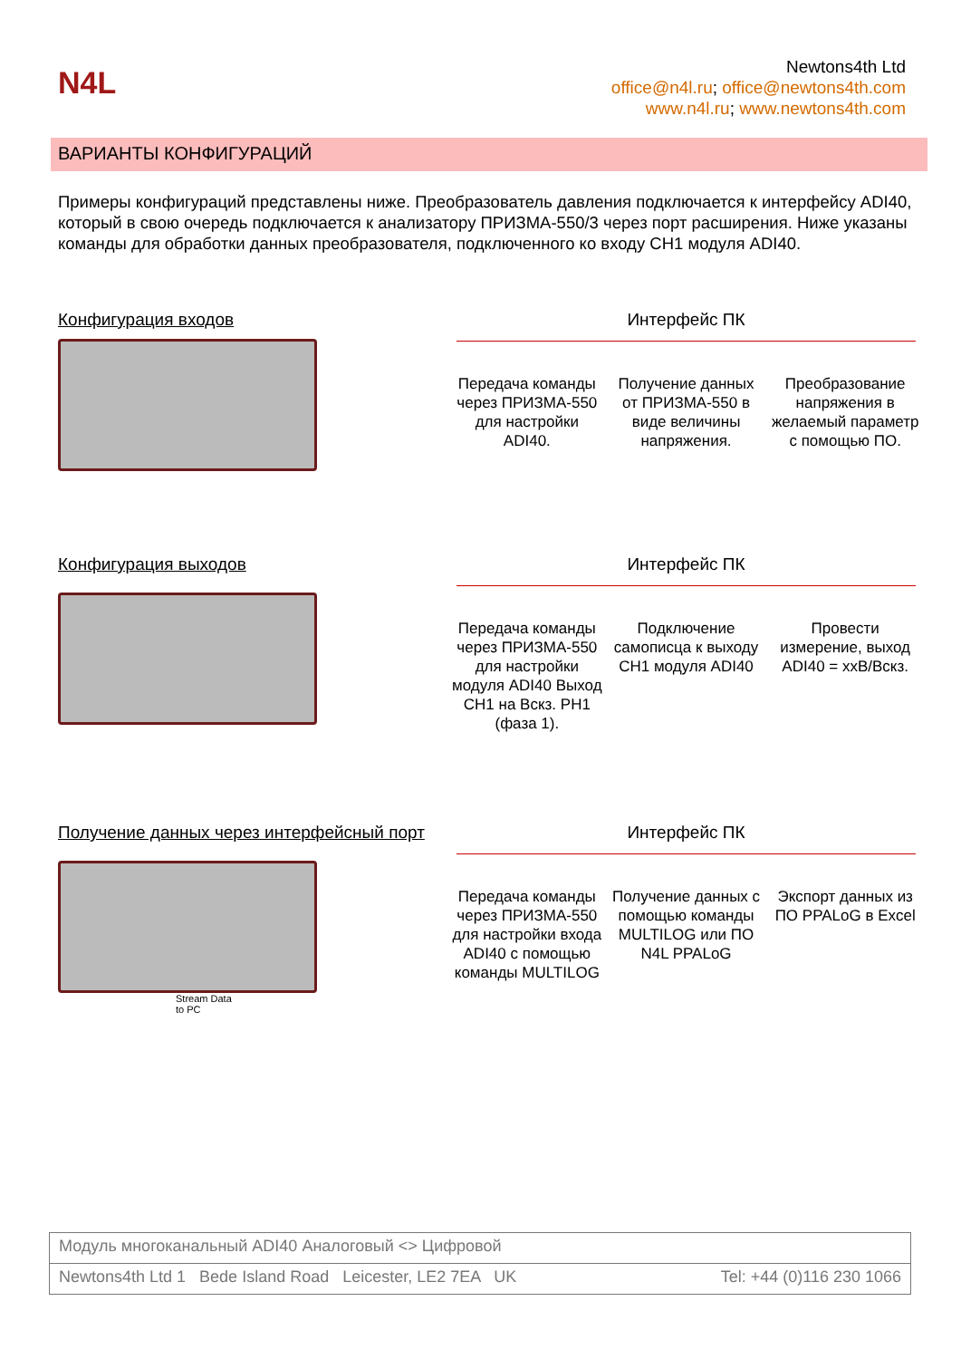N4L
Newtons4th Ltd
office@n4l.ru; office@newtons4th.com
www.n4l.ru; www.newtons4th.com
ВАРИАНТЫ КОНФИГУРАЦИЙ
Примеры конфигураций представлены ниже. Преобразователь давления подключается к интерфейсу ADI40, который в свою очередь подключается к анализатору ПРИЗМА-550/3 через порт расширения. Ниже указаны команды для обработки данных преобразователя, подключенного ко входу CH1 модуля ADI40.
Конфигурация входов Интерфейс ПК
Передача команды через ПРИЗМА-550 для настройки ADI40.
Получение данных от ПРИЗМА-550 в виде величины напряжения.
Преобразование напряжения в желаемый параметр с помощью ПО.
Конфигурация выходов Интерфейс ПК
Передача команды через ПРИЗМА-550 для настройки модуля ADI40 Выход CH1 на Вскз. PH1 (фаза 1).
Подключение самописца к выходу CH1 модуля ADI40
Провести измерение, выход ADI40 = xxВ/Вскз.
Получение данных через интерфейсный порт
Stream Data
to PC
Интерфейс ПК
Передача команды через ПРИЗМА-550 для настройки входа ADI40 с помощью команды MULTILOG
Получение данных с помощью команды MULTILOG или ПО N4L PPALoG
Экспорт данных из ПО PPALoG в Excel
Модуль многоканальный ADI40 Аналоговый <> Цифровой
Newtons4th Ltd 1 Bede Island Road Leicester, LE2 7EA UK Tel: +44 (0)116 230 1066